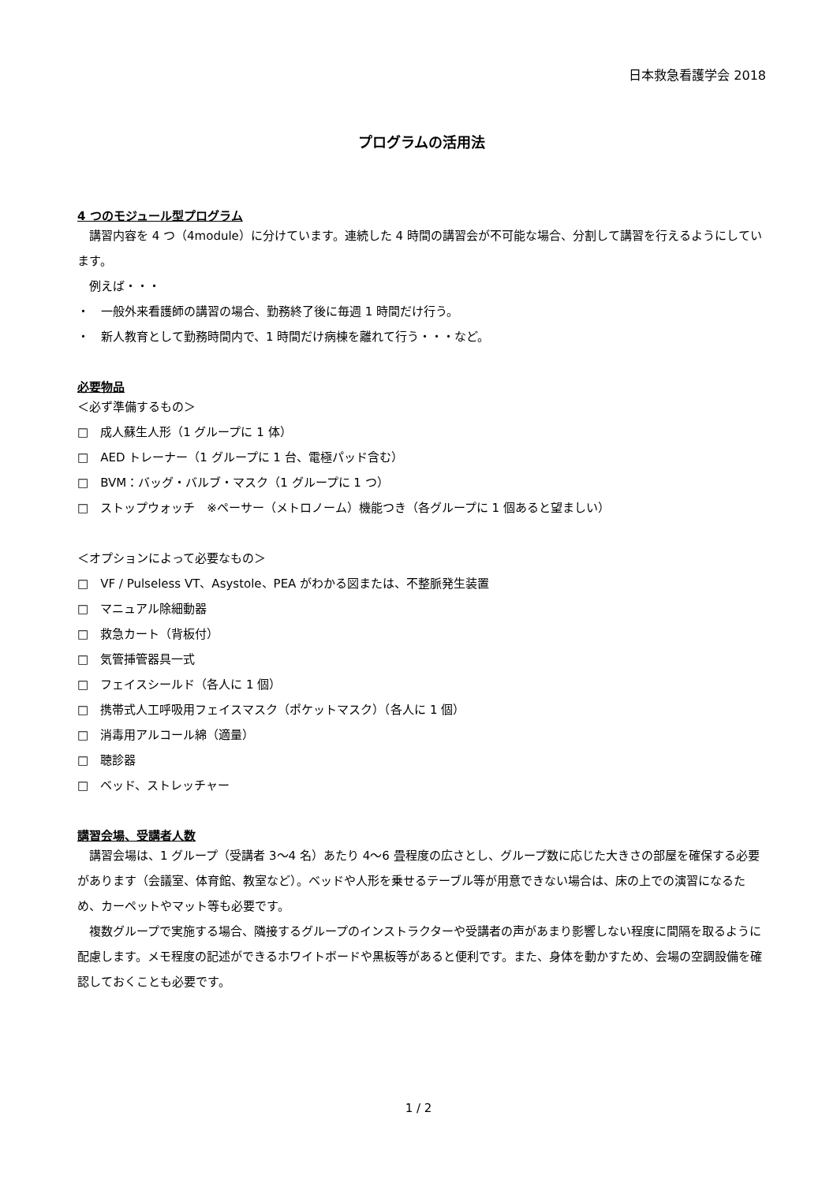日本救急看護学会 2018
プログラムの活用法
4 つのモジュール型プログラム
講習内容を 4 つ（4module）に分けています。連続した 4 時間の講習会が不可能な場合、分割して講習を行えるようにしています。
例えば・・・
・　一般外来看護師の講習の場合、勤務終了後に毎週 1 時間だけ行う。
・　新人教育として勤務時間内で、1 時間だけ病棟を離れて行う・・・など。
必要物品
＜必ず準備するもの＞
□　成人蘇生人形（1 グループに 1 体）
□　AED トレーナー（1 グループに 1 台、電極パッド含む）
□　BVM：バッグ・バルブ・マスク（1 グループに 1 つ）
□　ストップウォッチ　※ペーサー（メトロノーム）機能つき（各グループに 1 個あると望ましい）
＜オプションによって必要なもの＞
□　VF / Pulseless VT、Asystole、PEA がわかる図または、不整脈発生装置
□　マニュアル除細動器
□　救急カート（背板付）
□　気管挿管器具一式
□　フェイスシールド（各人に 1 個）
□　携帯式人工呼吸用フェイスマスク（ポケットマスク）（各人に 1 個）
□　消毒用アルコール綿（適量）
□　聴診器
□　ベッド、ストレッチャー
講習会場、受講者人数
講習会場は、1 グループ（受講者 3～4 名）あたり 4～6 畳程度の広さとし、グループ数に応じた大きさの部屋を確保する必要があります（会議室、体育館、教室など）。ベッドや人形を乗せるテーブル等が用意できない場合は、床の上での演習になるため、カーペットやマット等も必要です。
複数グループで実施する場合、隣接するグループのインストラクターや受講者の声があまり影響しない程度に間隔を取るように配慮します。メモ程度の記述ができるホワイトボードや黒板等があると便利です。また、身体を動かすため、会場の空調設備を確認しておくことも必要です。
1 / 2